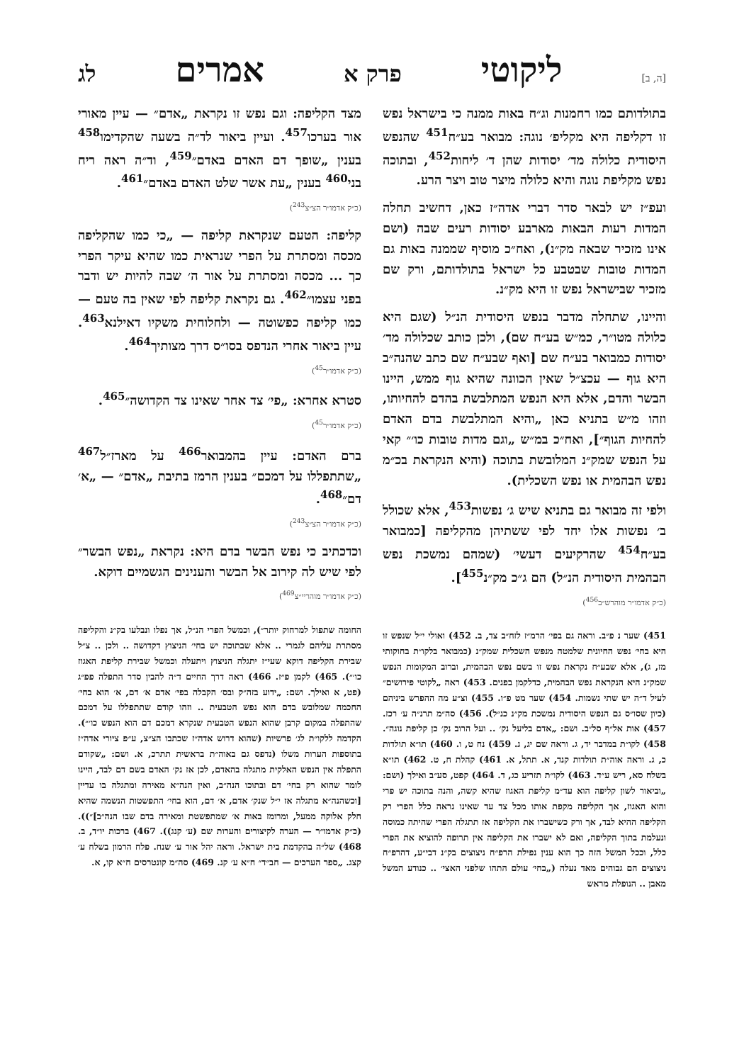[ה, ב] ליקוטי פרק א אמרים לג
בתולדותם כמו רחמנות וג״ח באות ממנה כי בישראל נפש זו דקליפה היא מקליפ׳ נוגה: מבואר בע״ח<sup>451</sup> שהנפש היסודית כלולה מד׳ יסודות שהן ד׳ ליחות<sup>452</sup>, ובתוכה נפש מקליפת נוגה והיא כלולה מיצר טוב ויצר הרע.
ועפ״ז יש לבאר סדר דברי אדה״ז כאן, דחשיב תחלה המדות רעות הבאות מארבע יסודות רעים שבה (ושם אינו מזכיר שבאה מק״נ), ואח״כ מוסיף שממנה באות גם המדות טובות שבטבע כל ישראל בתולדותם, ורק שם מזכיר שבישראל נפש זו היא מק״נ.
והיינו, שתחלה מדבר בנפש היסודית הנ״ל (שגם היא כלולה מטו״ר, כמ״ש בע״ח שם), ולכן כותב שכלולה מד׳ יסודות כמבואר בע״ח שם [ואף שבע״ח שם כתב שהנה״ב היא גוף — עכצ״ל שאין הכוונה שהיא גוף ממש, היינו הבשר והדם, אלא היא הנפש המתלבשת בהדם להחיותו, וזהו מ״ש בתניא כאן „והיא המתלבשת בדם האדם להחיות הגוף״], ואח״כ במ״ש „וגם מדות טובות כו׳״ קאי על הנפש שמק״נ המלובשת בתוכה (והיא הנקראת בכ״מ נפש הבהמית או נפש השכלית).
ולפי זה מבואר גם בתניא שיש ג׳ נפשות<sup>453</sup>, אלא שכולל ב׳ נפשות אלו יחד לפי ששתיהן מהקליפה [כמבואר בע״ח<sup>454</sup> שהרקיעים דעשי׳ (שמהם נמשכת נפש הבהמית היסודית הנ״ל) הם ג״כ מק״נ<sup>455</sup>].
(כ״ק אדמו״ר מוהרש״ב<sup>456</sup>)
451) שער נ פ״ב. וראה גם בפי׳ הרמ״ז לזח״ב צד, ב. 452) ואולי י״ל שנפש זו היא בחי׳ נפש החיונית שלמטה מנפש השכלית שמק״נ (כמבואר בלקו״ת בחוקותי מז, ג), אלא שבע״ח נקראת נפש זו בשם נפש הבהמית, וברוב המקומות הנפש שמק״נ היא הנקראת נפש הבהמית, כדלקמן בפנים. 453) ראה „לקוטי פירושים״ לעיל ד״ה יש שתי נשמות. 454) שער מט פ״ו. 455) וצ״ע מה ההפרש ביניהם (כיון שסו״ס גם הנפש היסודית נמשכת מק״נ כנ״ל). 456) סה״מ תרנ״ה ע׳ רכז. 457) אות אל״ף סל״ב. ושם: „אדם בליעל נק׳ .. ועל הרוב נק׳ כן קליפת נוגה״. 458) לקו״ת במדבר יד, ג. וראה שם יג, ג. 459) נח ט, ו. 460) תו״א תולדות כ, ג. וראה אוה״ת תולדות קנד, א. תתל, א. 461) קהלת ח, ט. 462) תו״א בשלח סא, ריש ע״ד. 463) לקו״ת תזריע כג, ד. 464) קפט, סע״ב ואילך (ושם: „וביאור לשון קליפה הוא עד״מ קליפת האגוז שהיא קשה, והנה בתוכה יש פרי והוא האגוז, אך הקליפה מקפת אותו מכל צד עד שאינו נראה כלל הפרי רק הקליפה ההיא לבד, אך ורק כשישברו את הקליפה אז תתגלה הפרי שהיתה כמוסה ונעלמת בתוך הקליפה, ואם לא ישברו את הקליפה אין תרופה להוציא את הפרי כלל, וככל המשל הזה כך הוא ענין נפילת הרפ״ח ניצוצים בק״נ דבי״ע, דהרפ״ח ניצוצים הם גבוהים מאד נעלה („בחי׳ עולם התהו שלפני האצי׳ .. כנודע המשל מאבן .. הנופלת מראש
מצד הקליפה: וגם נפש זו נקראת „אדם״ — עיין מאורי אור בערכו<sup>457</sup>. ועיין ביאור לד״ה בשעה שהקדימו<sup>458</sup> בענין „שופך דם האדם באדם״<sup>459</sup>, וד״ה ראה ריח בני<sup>460</sup> בענין „עת אשר שלט האדם באדם״<sup>461</sup>.
(כ״ק אדמו״ר הצ״צ<sup>243</sup>)
קליפה: הטעם שנקראת קליפה — „כי כמו שהקליפה מכסה ומסתרת על הפרי שנראית כמו שהיא עיקר הפרי כך ... מכסה ומסתרת על אור ה׳ שבה להיות יש ודבר בפני עצמו״<sup>462</sup>. גם נקראת קליפה לפי שאין בה טעם — כמו קליפה כפשוטה — ולחלוחית משקיו דאילנא<sup>463</sup>. עיין ביאור אחרי הנדפס בסו״ס דרך מצותיך<sup>464</sup>.
(כ״ק אדמו״ר<sup>45</sup>)
סטרא אחרא: „פי׳ צד אחר שאינו צד הקדושה״<sup>465</sup>.
(כ״ק אדמו״ר<sup>45</sup>)
ברם האדם: עיין בהמבואר<sup>466</sup> על מארז״ל<sup>467</sup> „שתתפללו על דמכם״ בענין הרמז בתיבת „אדם״ — „א׳ דם״<sup>468</sup>.
(כ״ק אדמו״ר הצ״צ<sup>243</sup>)
וכדכתיב כי נפש הבשר בדם היא: נקראת „נפש הבשר״ לפי שיש לה קירוב אל הבשר והענינים הגשמיים דוקא.
(כ״ק אדמו״ר מוהריי״צ<sup>469</sup>)
החומה שתפול למרחוק יותר״), וכמשל הפרי הנ״ל, אך נפלו ונבלעו בק״נ והקליפה מסתרת עליהם לגמרי .. אלא שבתוכה יש בחי׳ הניצוץ דקדושה .. ולכן .. צ״ל שבירת הקליפה דוקא שעי״ז יתגלה הניצוץ ויתעלה וכמשל שבירת קליפת האגוז כו׳״). 465) לקמן פ״ז. 466) ראה דרך החיים ד״ה להבין סדר התפלה פפ״ג (פט, א ואילך. ושם: „ידוע בזה״ק ובס׳ הקבלה בפי׳ אדם א׳ דם, א׳ הוא בחי׳ החכמה שמלובש בדם הוא נפש הטבעית .. וזהו קודם שתתפללו על דמכם שהתפלה במקום קרבן שהוא הנפש הטבעית שנקרא דמכם דם הוא הנפש כו׳״). הקדמה ללקו״ת לג׳ פרשיות (שהוא דרוש אדה״ז שכתבו הצ״צ, ע״פ ציורי אדה״ז בתוספות הערות משלו (נדפס גם באוה״ת בראשית תתרכ, א. ושם: „שקודם התפלה אין הנפש האלקית מתגלה בהאדם, לכן אז נק׳ האדם בשם דם לבד, היינו לומר שהוא רק בחי׳ דם ובתוכו הנה״ב, ואין הנה״א מאירה ומתגלה בו עדיין [וכשהנה״א מתגלה אז י״ל שנק׳ אדם, א׳ דם, הוא בחי׳ התפשטות הנשמה שהיא חלק אלוקה ממעל, ומרומז באות א׳ שמתפשטת ומאירה בדם שבו הנה״ב]״)). (כ״ק אדמו״ר — הערה לקיצורים והערות שם (ע׳ קנג)). 467) ברכות יו״ד, ב. 468) של״ה בהקדמת בית ישראל. וראה יהל אור ע׳ שנח. פלח הרמון בשלח ע׳ קצג. „ספר הערכים — חב״ד״ ח״א ע׳ קנ. 469) סה״מ קונטרסים ח״א קו, א.